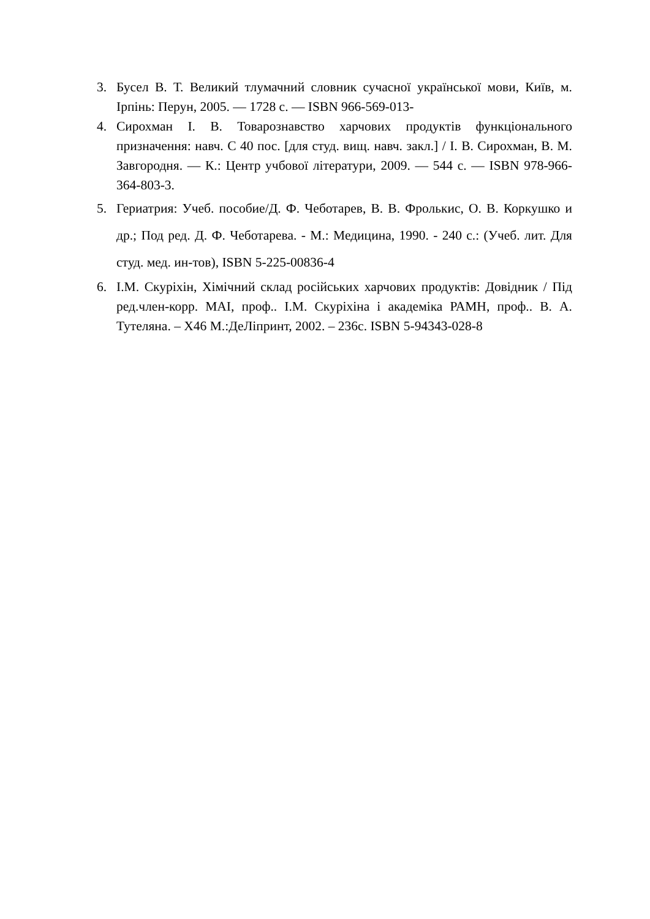3. Бусел В. Т. Великий тлумачний словник сучасної української мови, Київ, м. Ірпінь: Перун, 2005. — 1728 с. — ISBN 966-569-013-
4. Сирохман І. В. Товарознавство харчових продуктів функціонального призначення: навч. С 40 пос. [для студ. вищ. навч. закл.] / І. В. Сирохман, В. М. Завгородня. — К.: Центр учбової літератури, 2009. — 544 с. — ISBN 978-966-364-803-3.
5. Гериатрия: Учеб. пособие/Д. Ф. Чеботарев, В. В. Фролькис, О. В. Коркушко и др.; Под ред. Д. Ф. Чеботарева. - М.: Медицина, 1990. - 240 с.: (Учеб. лит. Для студ. мед. ин-тов), ISBN 5-225-00836-4
6. І.М. Скуріхін, Хімічний склад російських харчових продуктів: Довідник / Під ред.член-корр. МАІ, проф.. І.М. Скуріхіна і академіка РАМН, проф.. В. А. Тутеляна. – Х46 М.:ДеЛіпринт, 2002. – 236с. ISBN 5-94343-028-8